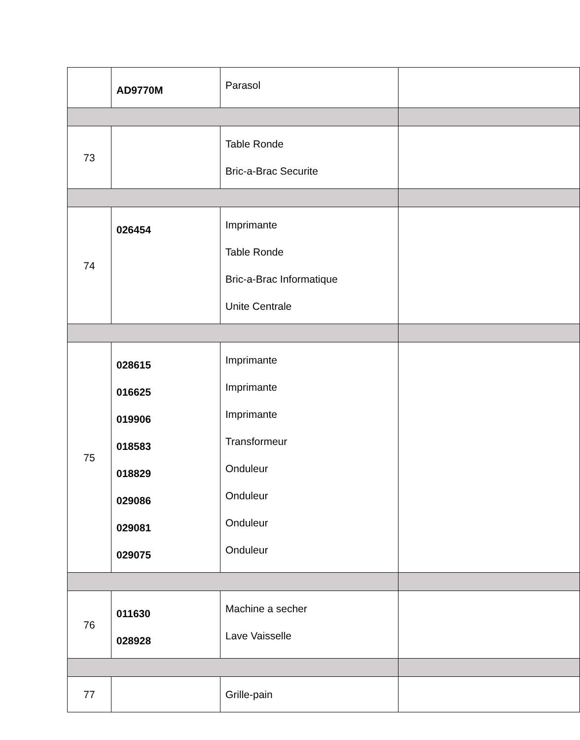| | AD9770M | Parasol | |
| 73 | | Table Ronde Bric-a-Brac Securite | |
| 74 | 026454 | Imprimante Table Ronde Bric-a-Brac Informatique Unite Centrale | |
| 75 | 028615 016625 019906 018583 018829 029086 029081 029075 | Imprimante Imprimante Imprimante Transformeur Onduleur Onduleur Onduleur Onduleur | |
| 76 | 011630 028928 | Machine a secher Lave Vaisselle | |
| 77 | | Grille-pain | |